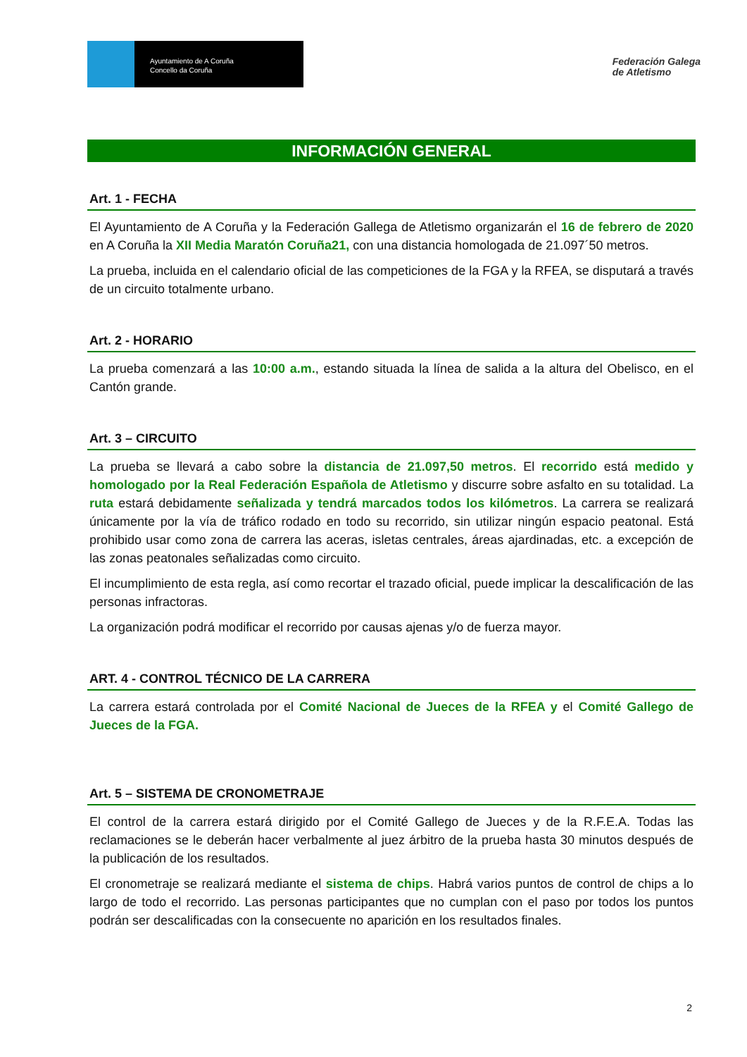Ayuntamiento de A Coruña
Concello da Coruña
Federación Galega
de Atletismo
INFORMACIÓN GENERAL
Art. 1 - FECHA
El Ayuntamiento de A Coruña y la Federación Gallega de Atletismo organizarán el 16 de febrero de 2020 en A Coruña la XII Media Maratón Coruña21, con una distancia homologada de 21.097´50 metros.
La prueba, incluida en el calendario oficial de las competiciones de la FGA y la RFEA, se disputará a través de un circuito totalmente urbano.
Art. 2 - HORARIO
La prueba comenzará a las 10:00 a.m., estando situada la línea de salida a la altura del Obelisco, en el Cantón grande.
Art. 3 – CIRCUITO
La prueba se llevará a cabo sobre la distancia de 21.097,50 metros. El recorrido está medido y homologado por la Real Federación Española de Atletismo y discurre sobre asfalto en su totalidad. La ruta estará debidamente señalizada y tendrá marcados todos los kilómetros. La carrera se realizará únicamente por la vía de tráfico rodado en todo su recorrido, sin utilizar ningún espacio peatonal. Está prohibido usar como zona de carrera las aceras, isletas centrales, áreas ajardinadas, etc. a excepción de las zonas peatonales señalizadas como circuito.
El incumplimiento de esta regla, así como recortar el trazado oficial, puede implicar la descalificación de las personas infractoras.
La organización podrá modificar el recorrido por causas ajenas y/o de fuerza mayor.
ART. 4 - CONTROL TÉCNICO DE LA CARRERA
La carrera estará controlada por el Comité Nacional de Jueces de la RFEA y el Comité Gallego de Jueces de la FGA.
Art. 5 – SISTEMA DE CRONOMETRAJE
El control de la carrera estará dirigido por el Comité Gallego de Jueces y de la R.F.E.A. Todas las reclamaciones se le deberán hacer verbalmente al juez árbitro de la prueba hasta 30 minutos después de la publicación de los resultados.
El cronometraje se realizará mediante el sistema de chips. Habrá varios puntos de control de chips a lo largo de todo el recorrido. Las personas participantes que no cumplan con el paso por todos los puntos podrán ser descalificadas con la consecuente no aparición en los resultados finales.
2